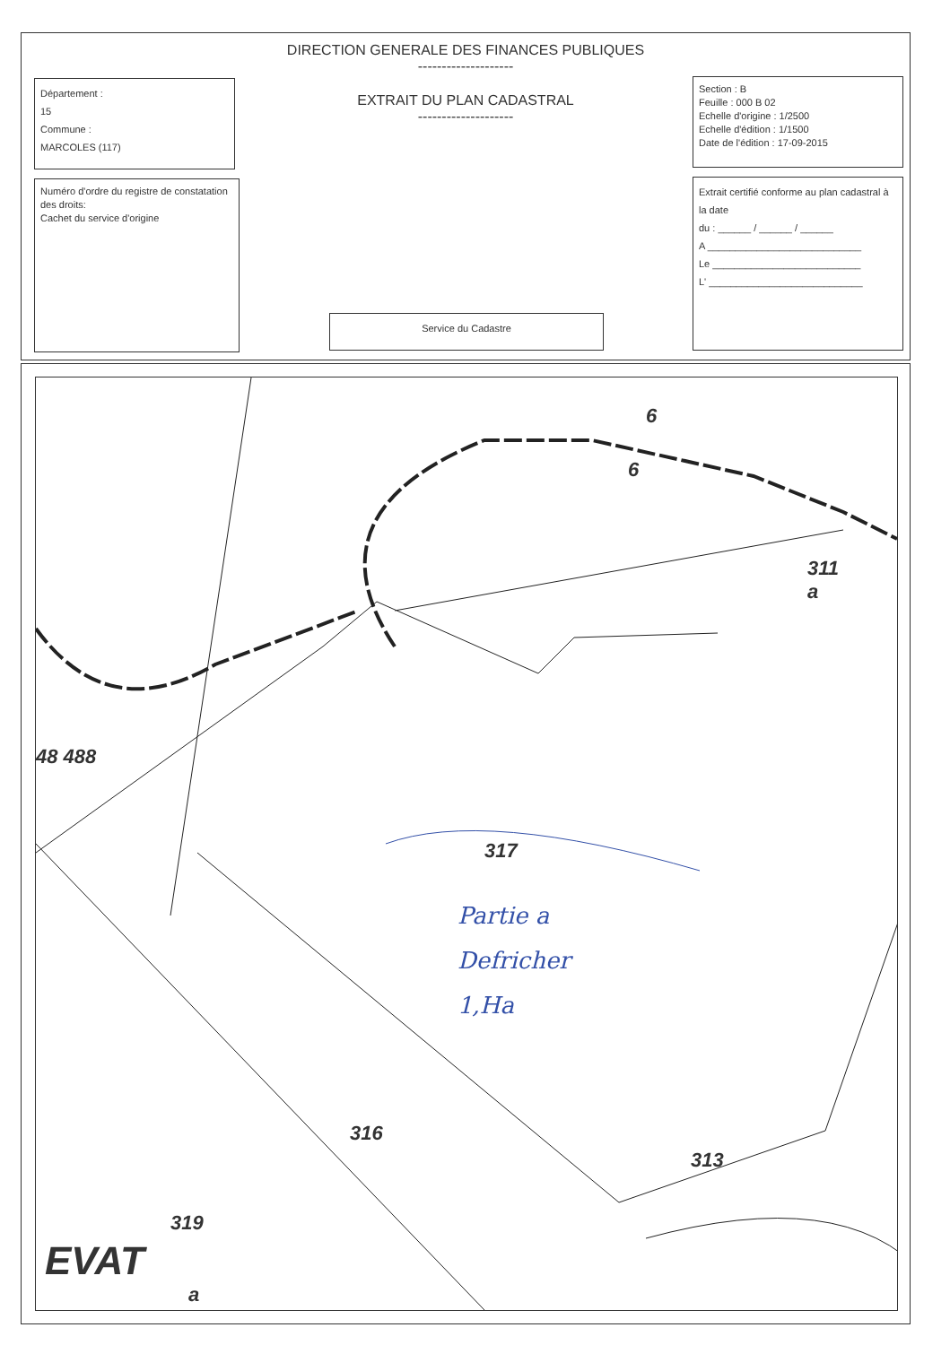DIRECTION GENERALE DES FINANCES PUBLIQUES
--------------------
EXTRAIT DU PLAN CADASTRAL
--------------------
Département :
15
Commune :
MARCOLES (117)
Numéro d'ordre du registre de constatation des droits:
Cachet du service d'origine
Service du Cadastre
Section : B
Feuille : 000 B 02
Echelle d'origine : 1/2500
Echelle d'édition : 1/1500
Date de l'édition : 17-09-2015
Extrait certifié conforme au plan cadastral à la date
du : ______ / ______ / ______
A ____________________________
Le ___________________________
L' ____________________________
311
a
6
6
48 488
317
316
313
319
EVAT
a
Partie a
Defricher
1,Ha